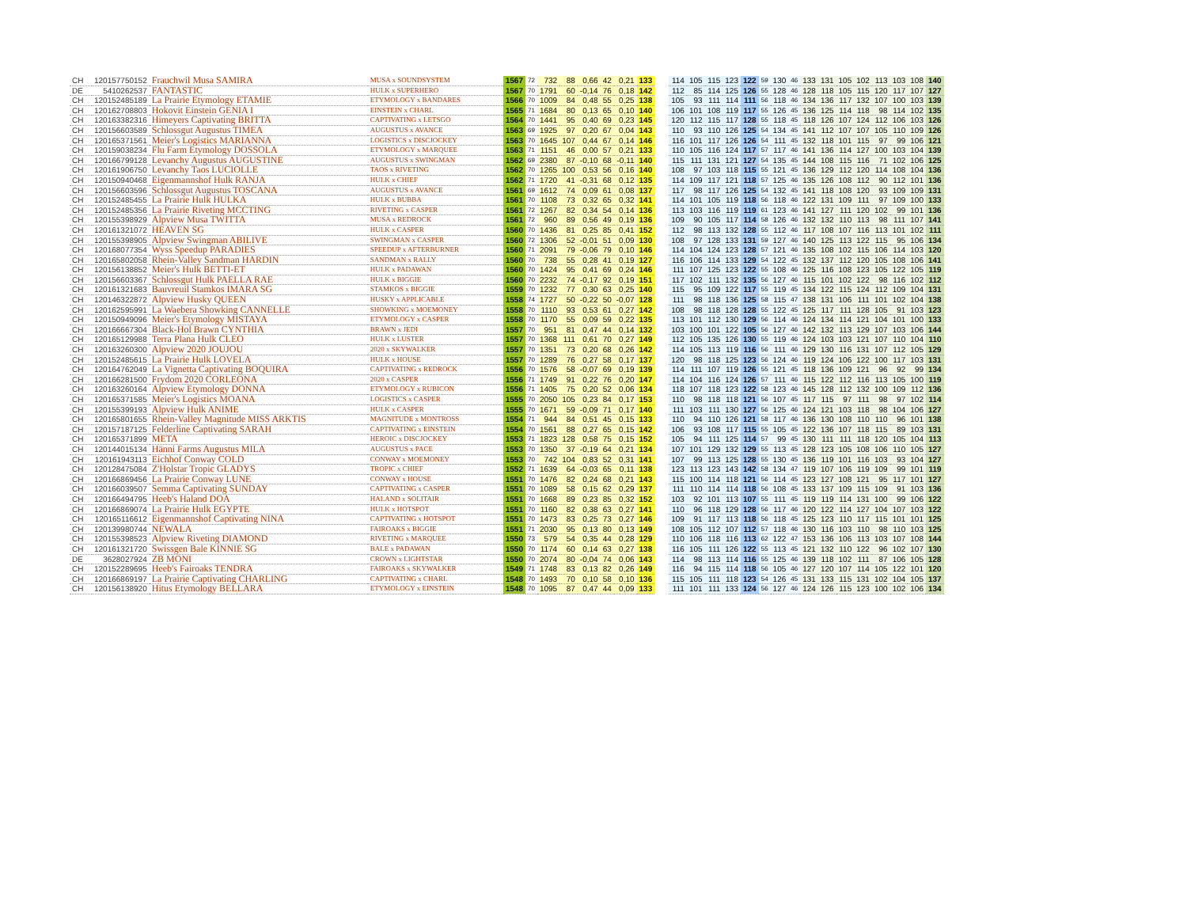| CH | 120157750152 | Frauchwil Musa SAMIRA | MUSA x SOUNDSYSTEM | 1567 | 72 | 732 | 88 | 0,66 | 42 | 0,21 | 133 | | 114 | 105 | 115 | 123 | 122 | 59 | 130 | 46 | 133 | 131 | 105 | 102 | 113 | 103 | 108 | 140 |
| DE | 5410262537 | FANTASTIC | HULK x SUPERHERO | 1567 | 70 | 1791 | 60 | -0,14 | 76 | 0,18 | 142 | | 112 | 85 | 114 | 125 | 126 | 55 | 128 | 46 | 128 | 118 | 105 | 115 | 120 | 117 | 107 | 127 |
| CH | 120152485189 | La Prairie Etymology ETAMIE | ETYMOLOGY x BANDARES | 1566 | 70 | 1009 | 84 | 0,48 | 55 | 0,25 | 138 | | 105 | 93 | 111 | 114 | 111 | 56 | 118 | 46 | 134 | 136 | 117 | 132 | 107 | 100 | 103 | 139 |
| CH | 120162708803 | Hokovit Einstein GENIA I | EINSTEIN x CHARL | 1565 | 71 | 1684 | 80 | 0,13 | 65 | 0,10 | 140 | | 106 | 101 | 108 | 119 | 117 | 55 | 126 | 45 | 136 | 125 | 114 | 118 | 98 | 114 | 102 | 135 |
| CH | 120163382316 | Himeyers Captivating BRITTA | CAPTIVATING x LETSGO | 1564 | 70 | 1441 | 95 | 0,40 | 69 | 0,23 | 145 | | 120 | 112 | 115 | 117 | 128 | 55 | 118 | 45 | 118 | 126 | 107 | 124 | 112 | 106 | 103 | 126 |
| CH | 120156603589 | Schlossgut Augustus TIMEA | AUGUSTUS x AVANCE | 1563 | 69 | 1925 | 97 | 0,20 | 67 | 0,04 | 143 | | 110 | 93 | 110 | 126 | 125 | 54 | 134 | 45 | 141 | 112 | 107 | 107 | 105 | 110 | 109 | 126 |
| CH | 120165371561 | Meier's Logistics MARIANNA | LOGISTICS x DISCJOCKEY | 1563 | 70 | 1645 | 107 | 0,44 | 67 | 0,14 | 146 | | 116 | 101 | 117 | 126 | 126 | 54 | 111 | 45 | 132 | 118 | 101 | 115 | 97 | 99 | 106 | 121 |
| CH | 120159038234 | Flu Farm Etymology DOSSOLA | ETYMOLOGY x MARQUEE | 1563 | 71 | 1151 | 46 | 0,00 | 57 | 0,21 | 133 | | 110 | 105 | 116 | 124 | 117 | 57 | 117 | 46 | 141 | 136 | 114 | 127 | 100 | 103 | 104 | 139 |
| CH | 120166799128 | Levanchy Augustus AUGUSTINE | AUGUSTUS x SWINGMAN | 1562 | 69 | 2380 | 87 | -0,10 | 68 | -0,11 | 140 | | 115 | 111 | 131 | 121 | 127 | 54 | 135 | 45 | 144 | 108 | 115 | 116 | 71 | 102 | 106 | 125 |
| CH | 120161906750 | Levanchy Taos LUCIOLLE | TAOS x RIVETING | 1562 | 70 | 1265 | 100 | 0,53 | 56 | 0,16 | 140 | | 108 | 97 | 103 | 118 | 115 | 55 | 121 | 45 | 136 | 129 | 112 | 120 | 114 | 108 | 104 | 136 |
| CH | 120150940468 | Eigenmannshof Hulk RANJA | HULK x CHIEF | 1562 | 71 | 1720 | 41 | -0,31 | 68 | 0,12 | 135 | | 114 | 109 | 117 | 121 | 118 | 57 | 125 | 46 | 135 | 126 | 108 | 112 | 90 | 112 | 101 | 136 |
| CH | 120156603596 | Schlossgut Augustus TOSCANA | AUGUSTUS x AVANCE | 1561 | 69 | 1612 | 74 | 0,09 | 61 | 0,08 | 137 | | 117 | 98 | 117 | 126 | 125 | 54 | 132 | 45 | 141 | 118 | 108 | 120 | 93 | 109 | 109 | 131 |
| CH | 120152485455 | La Prairie Hulk HULKA | HULK x BUBBA | 1561 | 70 | 1108 | 73 | 0,32 | 65 | 0,32 | 141 | | 114 | 101 | 105 | 119 | 118 | 56 | 118 | 46 | 122 | 131 | 109 | 111 | 97 | 109 | 100 | 133 |
| CH | 120152485356 | La Prairie Riveting MCCTING | RIVETING x CASPER | 1561 | 72 | 1267 | 82 | 0,34 | 54 | 0,14 | 136 | | 113 | 103 | 116 | 119 | 119 | 61 | 123 | 46 | 141 | 127 | 111 | 120 | 102 | 99 | 101 | 136 |
| CH | 120155398929 | Alpview Musa TWITTA | MUSA x REDROCK | 1561 | 72 | 960 | 89 | 0,56 | 49 | 0,19 | 136 | | 109 | 90 | 105 | 117 | 114 | 58 | 126 | 46 | 132 | 132 | 110 | 113 | 98 | 111 | 107 | 141 |
| CH | 120161321072 | HEAVEN SG | HULK x CASPER | 1560 | 70 | 1436 | 81 | 0,25 | 85 | 0,41 | 152 | | 112 | 98 | 113 | 132 | 128 | 55 | 112 | 46 | 117 | 108 | 107 | 116 | 113 | 101 | 102 | 111 |
| CH | 120155398905 | Alpview Swingman ABILIVE | SWINGMAN x CASPER | 1560 | 72 | 1306 | 52 | -0,01 | 51 | 0,09 | 130 | | 108 | 97 | 128 | 133 | 131 | 59 | 127 | 46 | 140 | 125 | 113 | 122 | 115 | 95 | 106 | 134 |
| CH | 120168077354 | Wyss Speedup PARADIES | SPEEDUP x AFTERBURNER | 1560 | 71 | 2091 | 79 | -0,06 | 79 | 0,10 | 146 | | 114 | 104 | 124 | 123 | 128 | 57 | 121 | 46 | 135 | 108 | 102 | 115 | 106 | 114 | 103 | 120 |
| CH | 120165802058 | Rhein-Valley Sandman HARDIN | SANDMAN x RALLY | 1560 | 70 | 738 | 55 | 0,28 | 41 | 0,19 | 127 | | 116 | 106 | 114 | 133 | 129 | 54 | 122 | 45 | 132 | 137 | 112 | 120 | 105 | 108 | 106 | 141 |
| CH | 120156138852 | Meier's Hulk BETTI-ET | HULK x PADAWAN | 1560 | 70 | 1424 | 95 | 0,41 | 69 | 0,24 | 146 | | 111 | 107 | 125 | 123 | 122 | 55 | 108 | 46 | 125 | 116 | 108 | 123 | 105 | 122 | 105 | 119 |
| CH | 120156603367 | Schlossgut Hulk PAELLA RAE | HULK x BIGGIE | 1560 | 70 | 2232 | 74 | -0,17 | 92 | 0,19 | 151 | | 117 | 102 | 111 | 132 | 135 | 56 | 127 | 46 | 115 | 101 | 102 | 122 | 98 | 116 | 102 | 112 |
| CH | 120161321683 | Bauvreuil Stamkos IMARA SG | STAMKOS x BIGGIE | 1559 | 70 | 1232 | 77 | 0,30 | 63 | 0,25 | 140 | | 115 | 95 | 109 | 122 | 117 | 55 | 119 | 45 | 134 | 122 | 115 | 124 | 112 | 109 | 104 | 131 |
| CH | 120146322872 | Alpview Husky QUEEN | HUSKY x APPLICABLE | 1558 | 74 | 1727 | 50 | -0,22 | 50 | -0,07 | 128 | | 111 | 98 | 118 | 136 | 125 | 58 | 115 | 47 | 138 | 131 | 106 | 111 | 101 | 102 | 104 | 138 |
| CH | 120162595991 | La Waebera Showking CANNELLE | SHOWKING x MOEMONEY | 1558 | 70 | 1110 | 93 | 0,53 | 61 | 0,27 | 142 | | 108 | 98 | 118 | 128 | 128 | 55 | 122 | 45 | 125 | 117 | 111 | 128 | 105 | 91 | 103 | 123 |
| CH | 120150949096 | Meier's Etymology MISTAYA | ETYMOLOGY x CASPER | 1558 | 70 | 1170 | 55 | 0,09 | 59 | 0,22 | 135 | | 113 | 101 | 112 | 130 | 129 | 56 | 114 | 46 | 124 | 134 | 114 | 121 | 104 | 101 | 100 | 133 |
| CH | 120166667304 | Black-Hol Brawn CYNTHIA | BRAWN x JEDI | 1557 | 70 | 951 | 81 | 0,47 | 44 | 0,14 | 132 | | 103 | 100 | 101 | 122 | 105 | 56 | 127 | 46 | 142 | 132 | 113 | 129 | 107 | 103 | 106 | 144 |
| CH | 120165129988 | Terra Plana Hulk CLEO | HULK x LUSTER | 1557 | 70 | 1368 | 111 | 0,61 | 70 | 0,27 | 149 | | 112 | 105 | 135 | 126 | 130 | 55 | 119 | 46 | 124 | 103 | 103 | 121 | 107 | 110 | 104 | 110 |
| CH | 120163260300 | Alpview 2020 JOUJOU | 2020 x SKYWALKER | 1557 | 70 | 1351 | 73 | 0,20 | 68 | 0,26 | 142 | | 114 | 105 | 113 | 119 | 116 | 56 | 111 | 46 | 129 | 130 | 116 | 131 | 107 | 112 | 105 | 129 |
| CH | 120152485615 | La Prairie Hulk LOVELA | HULK x HOUSE | 1557 | 70 | 1289 | 76 | 0,27 | 58 | 0,17 | 137 | | 120 | 98 | 118 | 125 | 123 | 56 | 124 | 46 | 119 | 124 | 106 | 122 | 100 | 117 | 103 | 131 |
| CH | 120164762049 | La Vignetta Captivating BOQUIRA | CAPTIVATING x REDROCK | 1556 | 70 | 1576 | 58 | -0,07 | 69 | 0,19 | 139 | | 114 | 111 | 107 | 119 | 126 | 55 | 121 | 45 | 118 | 136 | 109 | 121 | 96 | 92 | 99 | 134 |
| CH | 120166281500 | Frydom 2020 CORLEONA | 2020 x CASPER | 1556 | 71 | 1749 | 91 | 0,22 | 76 | 0,20 | 147 | | 114 | 104 | 116 | 124 | 126 | 57 | 111 | 46 | 115 | 122 | 112 | 116 | 113 | 105 | 100 | 119 |
| CH | 120163260164 | Alpview Etymology DONNA | ETYMOLOGY x RUBICON | 1556 | 71 | 1405 | 75 | 0,20 | 52 | 0,06 | 134 | | 118 | 107 | 118 | 123 | 122 | 58 | 123 | 46 | 145 | 128 | 112 | 132 | 100 | 109 | 112 | 136 |
| CH | 120165371585 | Meier's Logistics MOANA | LOGISTICS x CASPER | 1555 | 70 | 2050 | 105 | 0,23 | 84 | 0,17 | 153 | | 110 | 98 | 118 | 118 | 121 | 56 | 107 | 45 | 117 | 115 | 97 | 111 | 98 | 97 | 102 | 114 |
| CH | 120155399193 | Alpview Hulk ANIME | HULK x CASPER | 1555 | 70 | 1671 | 59 | -0,09 | 71 | 0,17 | 140 | | 111 | 103 | 111 | 130 | 127 | 56 | 125 | 46 | 124 | 121 | 103 | 118 | 98 | 104 | 106 | 127 |
| CH | 120165801655 | Rhein-Valley Magnitude MISS ARKTIS | MAGNITUDE x MONTROSS | 1554 | 71 | 944 | 84 | 0,51 | 45 | 0,15 | 133 | | 110 | 94 | 110 | 126 | 121 | 58 | 117 | 46 | 136 | 130 | 108 | 110 | 110 | 96 | 101 | 138 |
| CH | 120157187125 | Felderline Captivating SARAH | CAPTIVATING x EINSTEIN | 1554 | 70 | 1561 | 88 | 0,27 | 65 | 0,15 | 142 | | 106 | 93 | 108 | 117 | 115 | 55 | 105 | 45 | 122 | 136 | 107 | 118 | 115 | 89 | 103 | 131 |
| CH | 120165371899 | META | HEROIC x DISCJOCKEY | 1553 | 71 | 1823 | 128 | 0,58 | 75 | 0,15 | 152 | | 105 | 94 | 111 | 125 | 114 | 57 | 99 | 45 | 130 | 111 | 111 | 118 | 120 | 105 | 104 | 113 |
| CH | 120144015134 | Hänni Farms Augustus MILA | AUGUSTUS x PACE | 1553 | 70 | 1350 | 37 | -0,19 | 64 | 0,21 | 134 | | 107 | 101 | 129 | 132 | 129 | 55 | 113 | 45 | 128 | 123 | 105 | 108 | 106 | 110 | 105 | 127 |
| CH | 120161943113 | Eichhof Conway COLD | CONWAY x MOEMONEY | 1553 | 70 | 742 | 104 | 0,83 | 52 | 0,31 | 141 | | 107 | 99 | 113 | 125 | 128 | 55 | 130 | 45 | 136 | 119 | 101 | 116 | 103 | 93 | 104 | 127 |
| CH | 120128475084 | Z'Holstar Tropic GLADYS | TROPIC x CHIEF | 1552 | 71 | 1639 | 64 | -0,03 | 65 | 0,11 | 138 | | 123 | 113 | 123 | 143 | 142 | 58 | 134 | 47 | 119 | 107 | 106 | 119 | 109 | 99 | 101 | 119 |
| CH | 120166869456 | La Prairie Conway LUNE | CONWAY x HOUSE | 1551 | 70 | 1476 | 82 | 0,24 | 68 | 0,21 | 143 | | 115 | 100 | 114 | 118 | 121 | 56 | 114 | 45 | 123 | 127 | 108 | 121 | 95 | 117 | 101 | 127 |
| CH | 120166039507 | Semma Captivating SUNDAY | CAPTIVATING x CASPER | 1551 | 70 | 1089 | 58 | 0,15 | 62 | 0,29 | 137 | | 111 | 110 | 114 | 114 | 118 | 56 | 108 | 45 | 133 | 137 | 109 | 115 | 109 | 91 | 103 | 136 |
| CH | 120166494795 | Heeb's Haland DOA | HALAND x SOLITAIR | 1551 | 70 | 1668 | 89 | 0,23 | 85 | 0,32 | 152 | | 103 | 92 | 101 | 113 | 107 | 55 | 111 | 45 | 119 | 119 | 114 | 131 | 100 | 99 | 106 | 122 |
| CH | 120166869074 | La Prairie Hulk EGYPTE | HULK x HOTSPOT | 1551 | 70 | 1160 | 82 | 0,38 | 63 | 0,27 | 141 | | 110 | 96 | 118 | 129 | 128 | 56 | 117 | 46 | 120 | 122 | 114 | 127 | 104 | 107 | 103 | 122 |
| CH | 120165116612 | Eigenmannshof Captivating NINA | CAPTIVATING x HOTSPOT | 1551 | 70 | 1473 | 83 | 0,25 | 73 | 0,27 | 146 | | 109 | 91 | 117 | 113 | 118 | 56 | 118 | 45 | 125 | 123 | 110 | 117 | 115 | 101 | 101 | 125 |
| CH | 120139980744 | NEWALA | FAIROAKS x BIGGIE | 1551 | 71 | 2030 | 95 | 0,13 | 80 | 0,13 | 149 | | 108 | 105 | 112 | 107 | 112 | 57 | 118 | 46 | 130 | 116 | 103 | 110 | 98 | 110 | 103 | 125 |
| CH | 120155398523 | Alpview Riveting DIAMOND | RIVETING x MARQUEE | 1550 | 73 | 579 | 54 | 0,35 | 44 | 0,28 | 129 | | 110 | 106 | 118 | 116 | 113 | 62 | 122 | 47 | 153 | 136 | 106 | 113 | 103 | 107 | 108 | 144 |
| CH | 120161321720 | Swissgen Bale KINNIE SG | BALE x PADAWAN | 1550 | 70 | 1174 | 60 | 0,14 | 63 | 0,27 | 138 | | 116 | 105 | 111 | 126 | 122 | 55 | 113 | 45 | 121 | 132 | 110 | 122 | 96 | 102 | 107 | 130 |
| DE | 3628027924 | ZB MONI | CROWN x LIGHTSTAR | 1550 | 70 | 2074 | 80 | -0,04 | 74 | 0,06 | 143 | | 114 | 98 | 113 | 114 | 116 | 55 | 125 | 46 | 139 | 118 | 102 | 111 | 87 | 106 | 105 | 128 |
| CH | 120152289695 | Heeb's Fairoaks TENDRA | FAIROAKS x SKYWALKER | 1549 | 71 | 1748 | 83 | 0,13 | 82 | 0,26 | 149 | | 116 | 94 | 115 | 114 | 118 | 56 | 105 | 46 | 127 | 120 | 107 | 114 | 105 | 122 | 101 | 120 |
| CH | 120166869197 | La Prairie Captivating CHARLING | CAPTIVATING x CHARL | 1548 | 70 | 1493 | 70 | 0,10 | 58 | 0,10 | 136 | | 115 | 105 | 111 | 118 | 123 | 54 | 126 | 45 | 131 | 133 | 115 | 131 | 102 | 104 | 105 | 137 |
| CH | 120156138920 | Hitus Etymology BELLARA | ETYMOLOGY x EINSTEIN | 1548 | 70 | 1095 | 87 | 0,47 | 44 | 0,09 | 133 | | 111 | 101 | 111 | 133 | 124 | 56 | 127 | 46 | 124 | 126 | 115 | 123 | 100 | 102 | 106 | 134 |